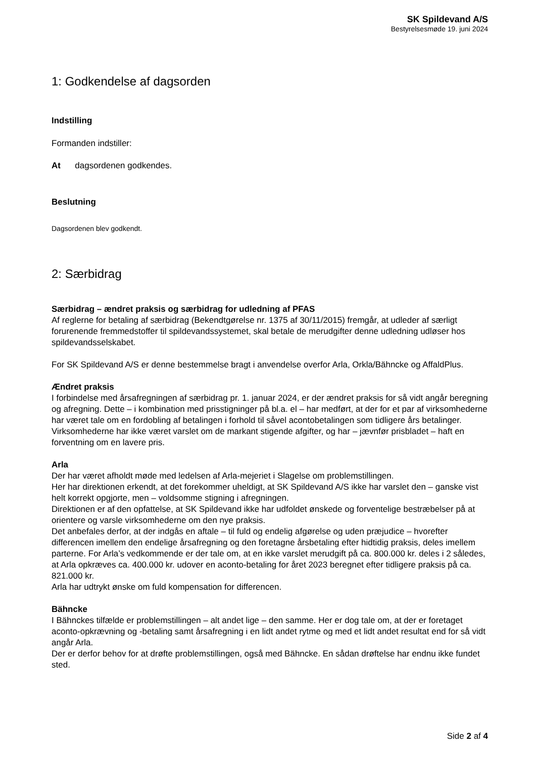SK Spildevand A/S
Bestyrelsesmøde 19. juni 2024
1: Godkendelse af dagsorden
Indstilling
Formanden indstiller:
At dagsordenen godkendes.
Beslutning
Dagsordenen blev godkendt.
2: Særbidrag
Særbidrag – ændret praksis og særbidrag for udledning af PFAS
Af reglerne for betaling af særbidrag (Bekendtgørelse nr. 1375 af 30/11/2015) fremgår, at udleder af særligt forurenende fremmedstoffer til spildevandssystemet, skal betale de merudgifter denne udledning udløser hos spildevandsselskabet.
For SK Spildevand A/S er denne bestemmelse bragt i anvendelse overfor Arla, Orkla/Bähncke og AffaldPlus.
Ændret praksis
I forbindelse med årsafregningen af særbidrag pr. 1. januar 2024, er der ændret praksis for så vidt angår beregning og afregning. Dette – i kombination med prisstigninger på bl.a. el – har medført, at der for et par af virksomhederne har været tale om en fordobling af betalingen i forhold til såvel acontobetalingen som tidligere års betalinger. Virksomhederne har ikke været varslet om de markant stigende afgifter, og har – jævnfør prisbladet – haft en forventning om en lavere pris.
Arla
Der har været afholdt møde med ledelsen af Arla-mejeriet i Slagelse om problemstillingen.
Her har direktionen erkendt, at det forekommer uheldigt, at SK Spildevand A/S ikke har varslet den – ganske vist helt korrekt opgjorte, men – voldsomme stigning i afregningen.
Direktionen er af den opfattelse, at SK Spildevand ikke har udfoldet ønskede og forventelige bestræbelser på at orientere og varsle virksomhederne om den nye praksis.
Det anbefales derfor, at der indgås en aftale – til fuld og endelig afgørelse og uden præjudice – hvorefter differencen imellem den endelige årsafregning og den foretagne årsbetaling efter hidtidig praksis, deles imellem parterne. For Arla’s vedkommende er der tale om, at en ikke varslet merudgift på ca. 800.000 kr. deles i 2 således, at Arla opkræves ca. 400.000 kr. udover en aconto-betaling for året 2023 beregnet efter tidligere praksis på ca. 821.000 kr.
Arla har udtrykt ønske om fuld kompensation for differencen.
Bähncke
I Bähnckes tilfælde er problemstillingen – alt andet lige – den samme. Her er dog tale om, at der er foretaget aconto-opkrævning og -betaling samt årsafregning i en lidt andet rytme og med et lidt andet resultat end for så vidt angår Arla.
Der er derfor behov for at drøfte problemstillingen, også med Bähncke. En sådan drøftelse har endnu ikke fundet sted.
Side 2 af 4